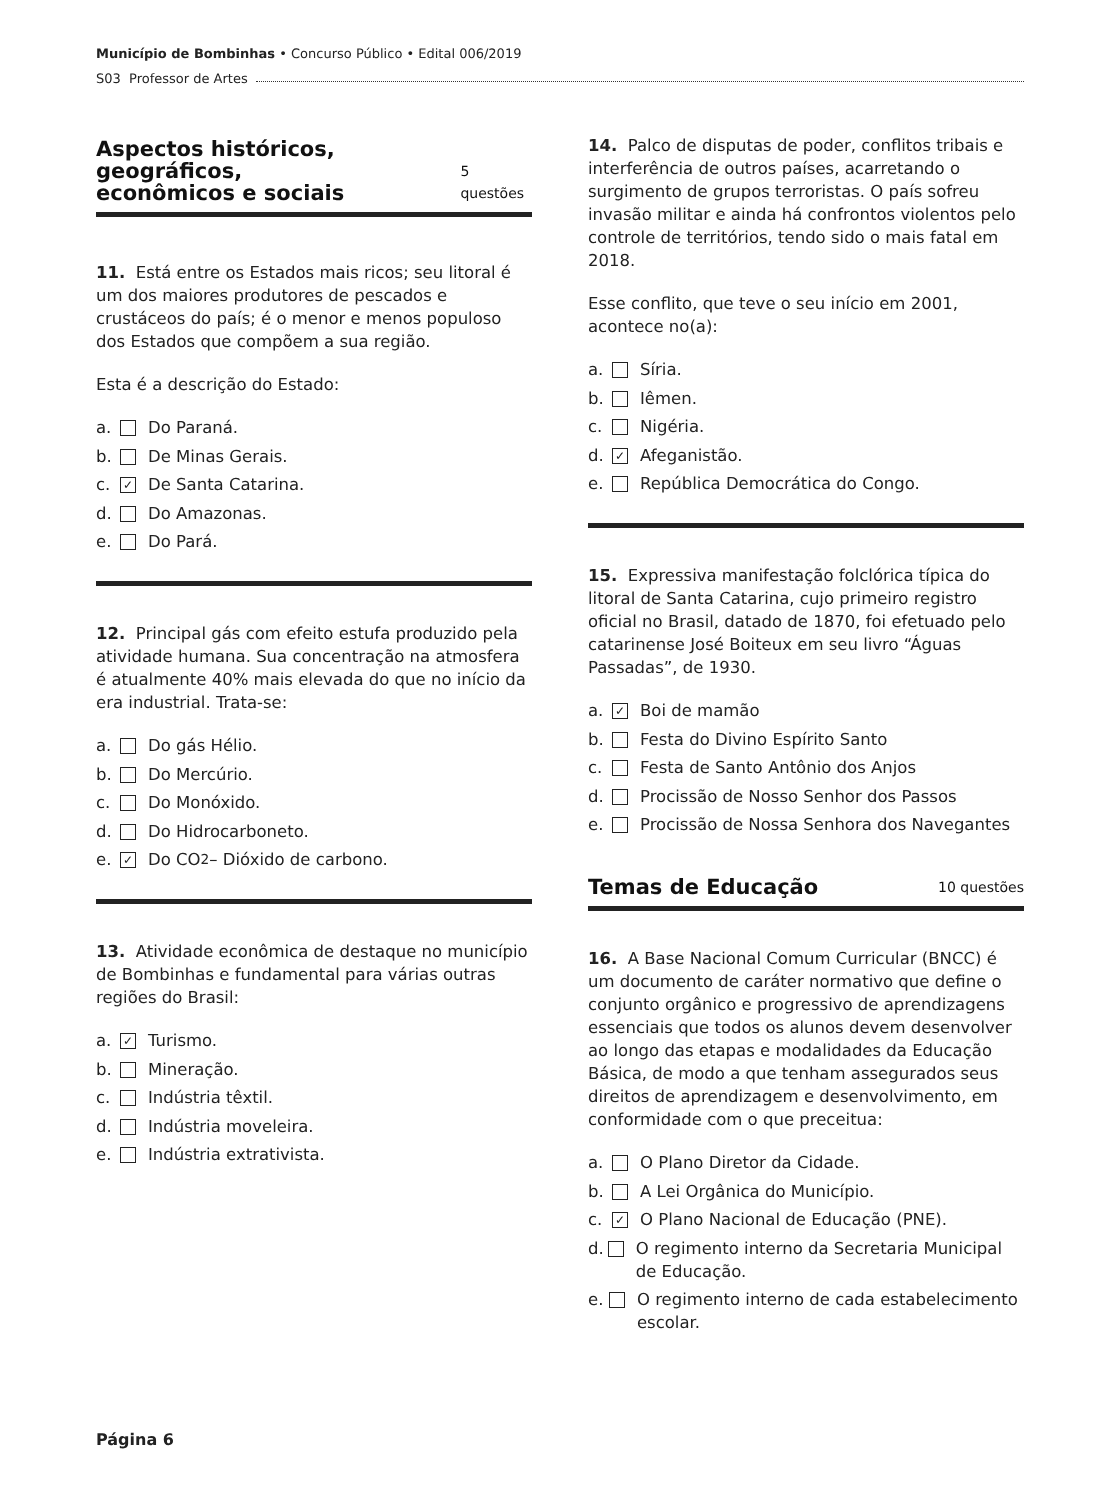Município de Bombinhas • Concurso Público • Edital 006/2019
S03 Professor de Artes
Aspectos históricos, geográficos,
econômicos e sociais 5 questões
11. Está entre os Estados mais ricos; seu litoral é um dos maiores produtores de pescados e crustáceos do país; é o menor e menos populoso dos Estados que compõem a sua região.
Esta é a descrição do Estado:
a. Do Paraná.
b. De Minas Gerais.
c. ✓ De Santa Catarina.
d. Do Amazonas.
e. Do Pará.
12. Principal gás com efeito estufa produzido pela atividade humana. Sua concentração na atmosfera é atualmente 40% mais elevada do que no início da era industrial. Trata-se:
a. Do gás Hélio.
b. Do Mercúrio.
c. Do Monóxido.
d. Do Hidrocarboneto.
e. ✓ Do CO<sub>2</sub> – Dióxido de carbono.
13. Atividade econômica de destaque no município de Bombinhas e fundamental para várias outras regiões do Brasil:
a. ✓ Turismo.
b. Mineração.
c. Indústria têxtil.
d. Indústria moveleira.
e. Indústria extrativista.
14. Palco de disputas de poder, conflitos tribais e interferência de outros países, acarretando o surgimento de grupos terroristas. O país sofreu invasão militar e ainda há confrontos violentos pelo controle de territórios, tendo sido o mais fatal em 2018.
Esse conflito, que teve o seu início em 2001, acontece no(a):
a. Síria.
b. Iêmen.
c. Nigéria.
d. ✓ Afeganistão.
e. República Democrática do Congo.
15. Expressiva manifestação folclórica típica do litoral de Santa Catarina, cujo primeiro registro oficial no Brasil, datado de 1870, foi efetuado pelo catarinense José Boiteux em seu livro “Águas Passadas”, de 1930.
a. ✓ Boi de mamão
b. Festa do Divino Espírito Santo
c. Festa de Santo Antônio dos Anjos
d. Procissão de Nosso Senhor dos Passos
e. Procissão de Nossa Senhora dos Navegantes
Temas de Educação 10 questões
16. A Base Nacional Comum Curricular (BNCC) é um documento de caráter normativo que define o conjunto orgânico e progressivo de aprendizagens essenciais que todos os alunos devem desenvolver ao longo das etapas e modalidades da Educação Básica, de modo a que tenham assegurados seus direitos de aprendizagem e desenvolvimento, em conformidade com o que preceitua:
a. O Plano Diretor da Cidade.
b. A Lei Orgânica do Município.
c. ✓ O Plano Nacional de Educação (PNE).
d. O regimento interno da Secretaria Municipal de Educação.
e. O regimento interno de cada estabelecimento escolar.
Página 6